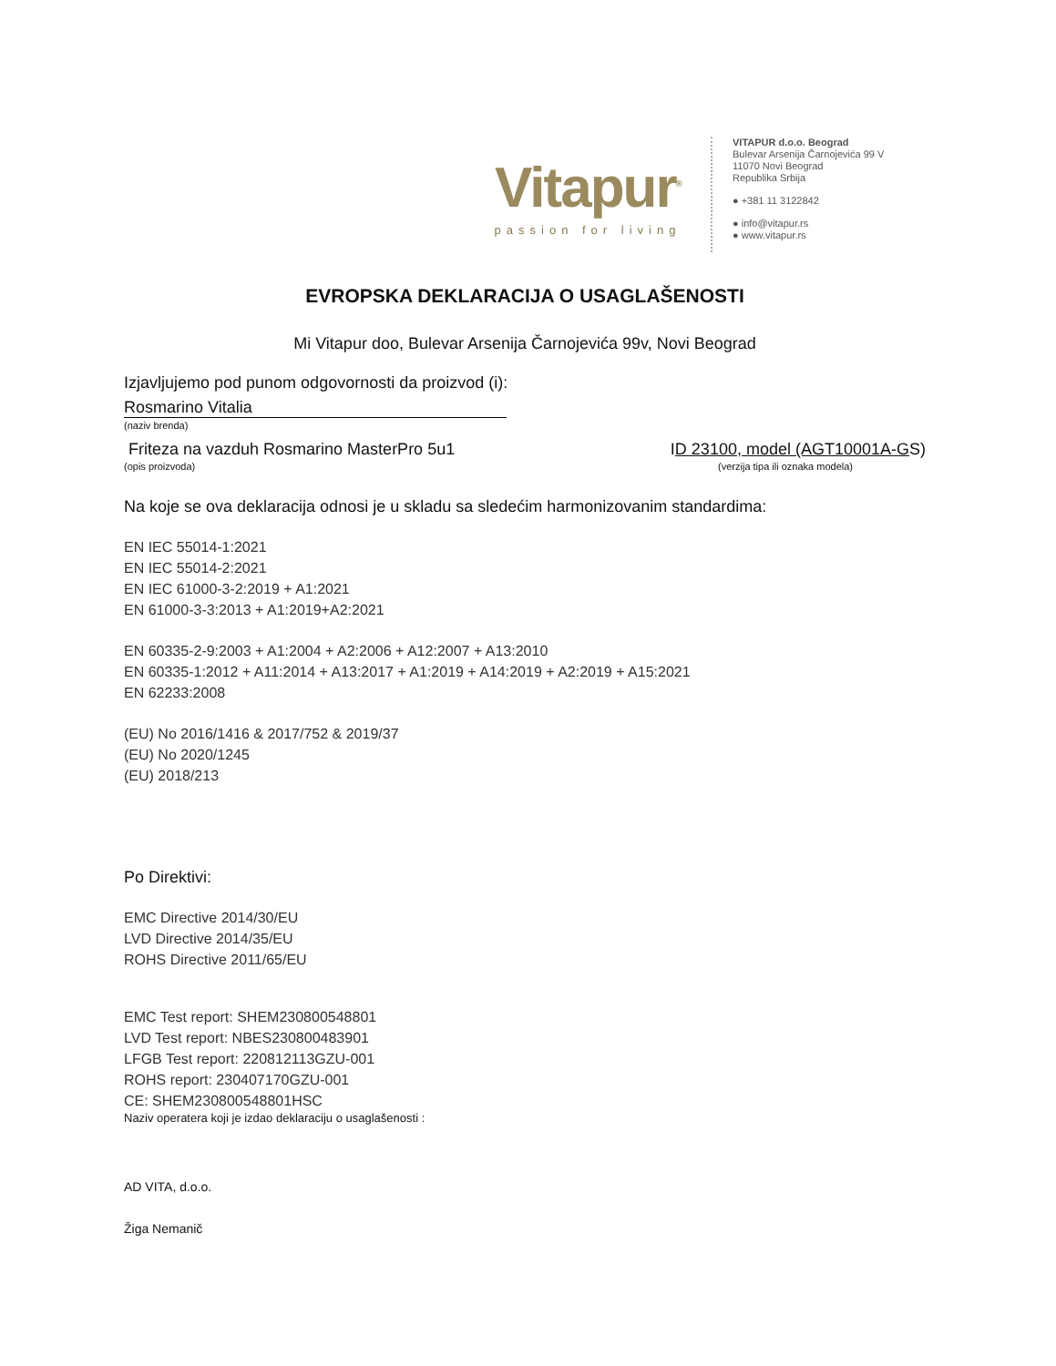Vitapur<sup>®</sup>
passion for living
VITAPUR d.o.o. Beograd
Bulevar Arsenija Čarnojevića 99 V
11070 Novi Beograd
Republika Srbija
● +381 11 3122842
● info@vitapur.rs
● www.vitapur.rs
EVROPSKA DEKLARACIJA O USAGLAŠENOSTI
Mi Vitapur doo, Bulevar Arsenija Čarnojevića 99v, Novi Beograd
Izjavljujemo pod punom odgovornosti da proizvod (i):
Rosmarino Vitalia
(naziv brenda)
Friteza na vazduh Rosmarino MasterPro 5u1
ID 23100, model (AGT10001A-GS)
(opis proizvoda) (verzija tipa ili oznaka modela)
Na koje se ova deklaracija odnosi je u skladu sa sledećim harmonizovanim standardima:
EN IEC 55014-1:2021
EN IEC 55014-2:2021
EN IEC 61000-3-2:2019 + A1:2021
EN 61000-3-3:2013 + A1:2019+A2:2021
EN 60335-2-9:2003 + A1:2004 + A2:2006 + A12:2007 + A13:2010
EN 60335-1:2012 + A11:2014 + A13:2017 + A1:2019 + A14:2019 + A2:2019 + A15:2021
EN 62233:2008
(EU) No 2016/1416 & 2017/752 & 2019/37
(EU) No 2020/1245
(EU) 2018/213
Po Direktivi:
EMC Directive 2014/30/EU
LVD Directive 2014/35/EU
ROHS Directive 2011/65/EU
EMC Test report: SHEM230800548801
LVD Test report: NBES230800483901
LFGB Test report: 220812113GZU-001
ROHS report: 230407170GZU-001
CE: SHEM230800548801HSC
Naziv operatera koji je izdao deklaraciju o usaglašenosti :
AD VITA, d.o.o.
Žiga Nemanič